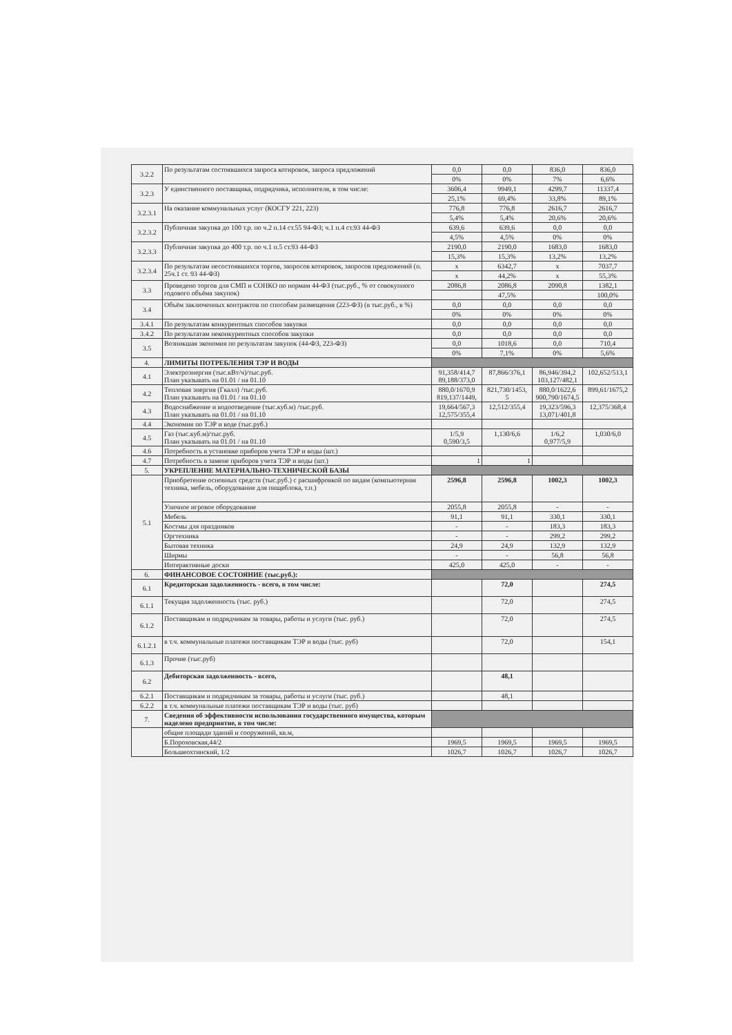| 3.2.2 | По результатам состоявшихся запроса котировок, запроса предложений | 0,0 | 0,0 | 836,0 | 836,0 |
| | | 0% | 0% | 7% | 6,6% |
| 3.2.3 | У единственного поставщика, подрядчика, исполнителя, в том числе: | 3606,4 | 9949,1 | 4299,7 | 11337,4 |
| | | 25,1% | 69,4% | 33,8% | 89,1% |
| 3.2.3.1 | На оказание коммунальных услуг (КОСГУ 221, 223) | 776,8 | 776,8 | 2616,7 | 2616,7 |
| | | 5,4% | 5,4% | 20,6% | 20,6% |
| 3.2.3.2 | Публичная закупка до 100 т.р. по ч.2 п.14 ст.55 94-ФЗ; ч.1 п.4 ст.93 44-ФЗ | 639,6 | 639,6 | 0,0 | 0,0 |
| | | 4,5% | 4,5% | 0% | 0% |
| 3.2.3.3 | Публичная закупка до 400 т.р. по ч.1 п.5 ст.93 44-ФЗ | 2190,0 | 2190,0 | 1683,0 | 1683,0 |
| | | 15,3% | 15,3% | 13,2% | 13,2% |
| 3.2.3.4 | По результатам несостоявшихся торгов, запросов котировок, запросов предложений (п. 25ч.1 ст. 93 44-ФЗ) | x | 6342,7 | x | 7037,7 |
| | | x | 44,2% | x | 55,3% |
| 3.3 | Проведено торгов для СМП и СОНКО по нормам 44-ФЗ (тыс.руб., % от совокупного годового объёма закупок) | 2086,8 | 2086,8 | 2090,8 | 1382,1 |
| | | | 47,5% | | 100,0% |
| 3.4 | Объём заключенных контрактов по способам размещения (223-ФЗ) (в тыс.руб., в %) | 0,0 | 0,0 | 0,0 | 0,0 |
| | | 0% | 0% | 0% | 0% |
| 3.4.1 | По результатам конкурентных способов закупки | 0,0 | 0,0 | 0,0 | 0,0 |
| 3.4.2 | По результатам неконкурентных способов закупки | 0,0 | 0,0 | 0,0 | 0,0 |
| 3.5 | Возникшая экономия по результатам закупок (44-ФЗ, 223-ФЗ) | 0,0 | 1018,6 | 0,0 | 710,4 |
| | | 0% | 7,1% | 0% | 5,6% |
| 4. | ЛИМИТЫ ПОТРЕБЛЕНИЯ ТЭР И ВОДЫ | | | | |
| 4.1 | Электроэнергия (тыс.кВт/ч)/тыс.руб. План указывать на 01.01 / на 01.10 | 91,358/414,7 89,188/373,0 | 87,866/376,1 | 86,946/394,2 103,127/482,1 | 102,652/513,1 |
| 4.2 | Тепловая энергия (Гкалл) /тыс.руб. План указывать на 01.01 / на 01.10 | 880,0/1670,9 819,137/1449, | 821,730/1453, 5 | 880,0/1622,6 900,790/1674,5 | 899,61/1675,2 |
| 4.3 | Водоснабжение и водоотведение (тыс.куб.м) /тыс.руб. План указывать на 01.01 / на 01.10 | 19,664/567,3 12,575/355,4 | 12,512/355,4 | 19,323/596,3 13,071/401,8 | 12,375/368,4 |
| 4.4 | Экономия по ТЭР и воде (тыс.руб.) | | | | |
| 4.5 | Газ (тыс.куб.м)/тыс.руб. План указывать на 01.01 / на 01.10 | 1/5,9 0,590/3,5 | 1,130/6,6 | 1/6,2 0,977/5,9 | 1,030/6,0 |
| 4.6 | Потребность в установке приборов учета ТЭР и воды (шт.) | | | | |
| 4.7 | Потребность в замене приборов учета ТЭР и воды (шт.) | 1 | 1 | | |
| 5. | УКРЕПЛЕНИЕ МАТЕРИАЛЬНО-ТЕХНИЧЕСКОЙ БАЗЫ | | | | |
| 5.1 | Приобретение основных средств (тыс.руб.) с расшифровкой по видам (компьютерная техника, мебель, оборудование для пищеблока, т.п.) | 2596,8 | 2596,8 | 1002,3 | 1002,3 |
| | Уличное игровое оборудование | 2055,8 | 2055,8 | - | - |
| | Мебель | 91,1 | 91,1 | 330,1 | 330,1 |
| | Костмы для праздников | - | - | 183,3 | 183,3 |
| | Оргтехника | - | - | 299,2 | 299,2 |
| | Бытовая техника | 24,9 | 24,9 | 132,9 | 132,9 |
| | Ширмы | - | - | 56,8 | 56,8 |
| | Интерактивные доски | 425,0 | 425,0 | - | - |
| 6. | ФИНАНСОВОЕ СОСТОЯНИЕ (тыс.руб.): | | | | |
| 6.1 | Кредиторская задолженность - всего, в том числе: | | 72,0 | | 274,5 |
| 6.1.1 | Текущая задолженность (тыс. руб.) | | 72,0 | | 274,5 |
| 6.1.2 | Поставщикам и подрядчикам за товары, работы и услуги (тыс. руб.) | | 72,0 | | 274,5 |
| 6.1.2.1 | в т.ч. коммунальные платежи поставщикам ТЭР и воды (тыс. руб) | | 72,0 | | 154,1 |
| 6.1.3 | Прочие (тыс.руб) | | | | |
| 6.2 | Дебиторская задолженность - всего, | | 48,1 | | |
| 6.2.1 | Поставщикам и подрядчикам за товары, работы и услуги (тыс. руб.) | | 48,1 | | |
| 6.2.2 | в т.ч. коммунальные платежи поставщикам ТЭР и воды (тыс. руб) | | | | |
| 7. | Сведения об эффективности использования государственного имущества, которым наделено предприятие, в том числе: | | | | |
| | общие площади зданий и сооружений, кв.м, | | | | |
| | Б.Пороховская,44/2 | 1969,5 | 1969,5 | 1969,5 | 1969,5 |
| | Большеохтинский, 1/2 | 1026,7 | 1026,7 | 1026,7 | 1026,7 |